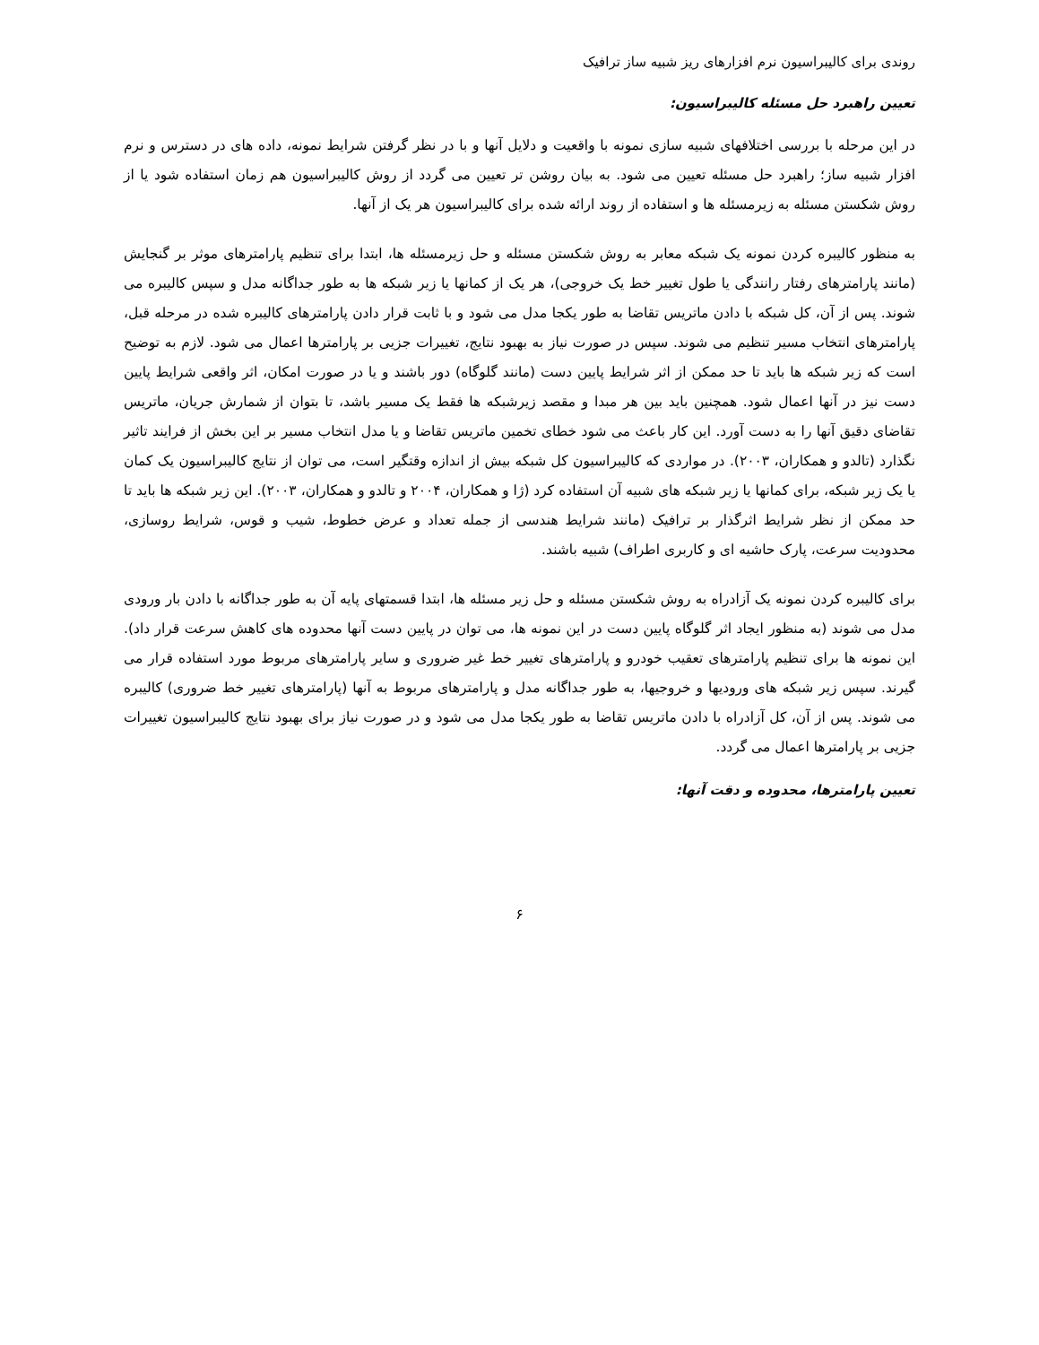روندی برای کالیبراسیون نرم افزارهای ریز شبیه ساز ترافیک
تعیین راهبرد حل مسئله کالیبراسیون:
در این مرحله با بررسی اختلافهای شبیه سازی نمونه با واقعیت و دلایل آنها و با در نظر گرفتن شرایط نمونه، داده های در دسترس و نرم افزار شبیه ساز؛ راهبرد حل مسئله تعیین می شود. به بیان روشن تر تعیین می گردد از روش کالیبراسیون هم زمان استفاده شود یا از روش شکستن مسئله به زیرمسئله ها و استفاده از روند ارائه شده برای کالیبراسیون هر یک از آنها.
به منظور کالیبره کردن نمونه یک شبکه معابر به روش شکستن مسئله و حل زیرمسئله ها، ابتدا برای تنظیم پارامترهای موثر بر گنجایش (مانند پارامترهای رفتار رانندگی یا طول تغییر خط یک خروجی)، هر یک از کمانها یا زیر شبکه ها به طور جداگانه مدل و سپس کالیبره می شوند. پس از آن، کل شبکه با دادن ماتریس تقاضا به طور یکجا مدل می شود و با ثابت قرار دادن پارامترهای کالیبره شده در مرحله قبل، پارامترهای انتخاب مسیر تنظیم می شوند. سپس در صورت نیاز به بهبود نتایج، تغییرات جزیی بر پارامترها اعمال می شود. لازم به توضیح است که زیر شبکه ها باید تا حد ممکن از اثر شرایط پایین دست (مانند گلوگاه) دور باشند و یا در صورت امکان، اثر واقعی شرایط پایین دست نیز در آنها اعمال شود. همچنین باید بین هر مبدا و مقصد زیرشبکه ها فقط یک مسیر باشد، تا بتوان از شمارش جریان، ماتریس تقاضای دقیق آنها را به دست آورد. این کار باعث می شود خطای تخمین ماتریس تقاضا و یا مدل انتخاب مسیر بر این بخش از فرایند تاثیر نگذارد (تالدو و همکاران، ۲۰۰۳). در مواردی که کالیبراسیون کل شبکه بیش از اندازه وقتگیر است، می توان از نتایج کالیبراسیون یک کمان یا یک زیر شبکه، برای کمانها یا زیر شبکه های شبیه آن استفاده کرد (ژا و همکاران، ۲۰۰۴ و تالدو و همکاران، ۲۰۰۳). این زیر شبکه ها باید تا حد ممکن از نظر شرایط اثرگذار بر ترافیک (مانند شرایط هندسی از جمله تعداد و عرض خطوط، شیب و قوس، شرایط روسازی، محدودیت سرعت، پارک حاشیه ای و کاربری اطراف) شبیه باشند.
برای کالیبره کردن نمونه یک آزادراه به روش شکستن مسئله و حل زیر مسئله ها، ابتدا قسمتهای پایه آن به طور جداگانه با دادن بار ورودی مدل می شوند (به منظور ایجاد اثر گلوگاه پایین دست در این نمونه ها، می توان در پایین دست آنها محدوده های کاهش سرعت قرار داد). این نمونه ها برای تنظیم پارامترهای تعقیب خودرو و پارامترهای تغییر خط غیر ضروری و سایر پارامترهای مربوط مورد استفاده قرار می گیرند. سپس زیر شبکه های ورودیها و خروجیها، به طور جداگانه مدل و پارامترهای مربوط به آنها (پارامترهای تغییر خط ضروری) کالیبره می شوند. پس از آن، کل آزادراه با دادن ماتریس تقاضا به طور یکجا مدل می شود و در صورت نیاز برای بهبود نتایج کالیبراسیون تغییرات جزیی بر پارامترها اعمال می گردد.
تعیین پارامترها، محدوده و دقت آنها:
۶